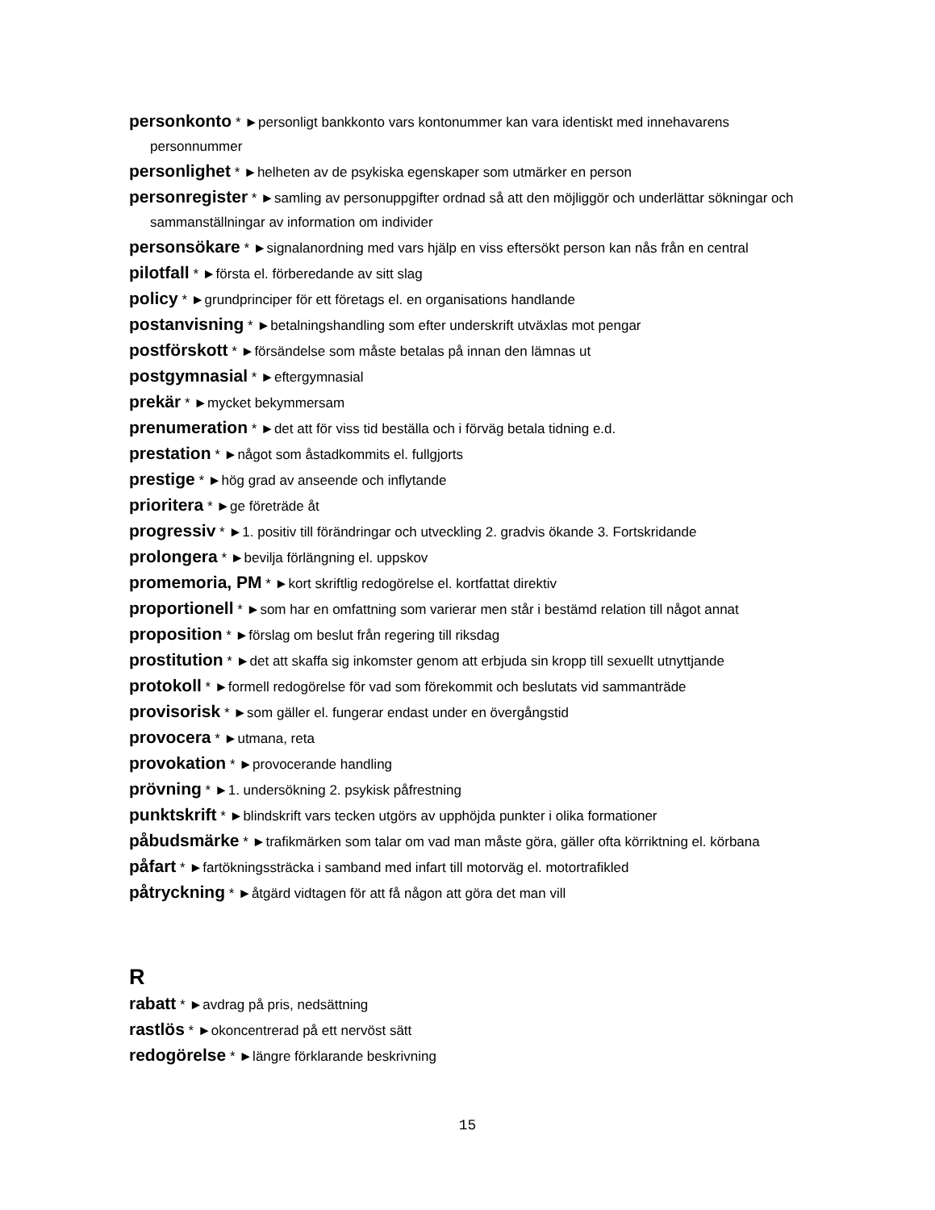personkonto * ►personligt bankkonto vars kontonummer kan vara identiskt med innehavarens personnummer
personlighet * ►helheten av de psykiska egenskaper som utmärker en person
personregister * ►samling av personuppgifter ordnad så att den möjliggör och underlättar sökningar och sammanställningar av information om individer
personsökare * ►signalanordning med vars hjälp en viss eftersökt person kan nås från en central
pilotfall * ►första el. förberedande av sitt slag
policy * ►grundprinciper för ett företags el. en organisations handlande
postanvisning * ►betalningshandling som efter underskrift utväxlas mot pengar
postförskott * ►försändelse som måste betalas på innan den lämnas ut
postgymnasial * ►eftergymnasial
prekär * ►mycket bekymmersam
prenumeration * ►det att för viss tid beställa och i förväg betala tidning e.d.
prestation * ►något som åstadkommits el. fullgjorts
prestige * ►hög grad av anseende och inflytande
prioritera * ►ge företräde åt
progressiv * ►1. positiv till förändringar och utveckling 2. gradvis ökande 3. Fortskridande
prolongera * ►bevilja förlängning el. uppskov
promemoria, PM * ►kort skriftlig redogörelse el. kortfattat direktiv
proportionell * ►som har en omfattning som varierar men står i bestämd relation till något annat
proposition * ►förslag om beslut från regering till riksdag
prostitution * ►det att skaffa sig inkomster genom att erbjuda sin kropp till sexuellt utnyttjande
protokoll * ►formell redogörelse för vad som förekommit och beslutats vid sammanträde
provisorisk * ►som gäller el. fungerar endast under en övergångstid
provocera * ►utmana, reta
provokation * ►provocerande handling
prövning * ►1. undersökning 2. psykisk påfrestning
punktskrift * ►blindskrift vars tecken utgörs av upphöjda punkter i olika formationer
påbudsmärke * ►trafikmärken som talar om vad man måste göra, gäller ofta körriktning el. körbana
påfart * ►fartökningssträcka i samband med infart till motorväg el. motortrafikled
påtryckning * ►åtgärd vidtagen för att få någon att göra det man vill
R
rabatt * ►avdrag på pris, nedsättning
rastlös * ►okoncentrerad på ett nervöst sätt
redogörelse * ►längre förklarande beskrivning
15